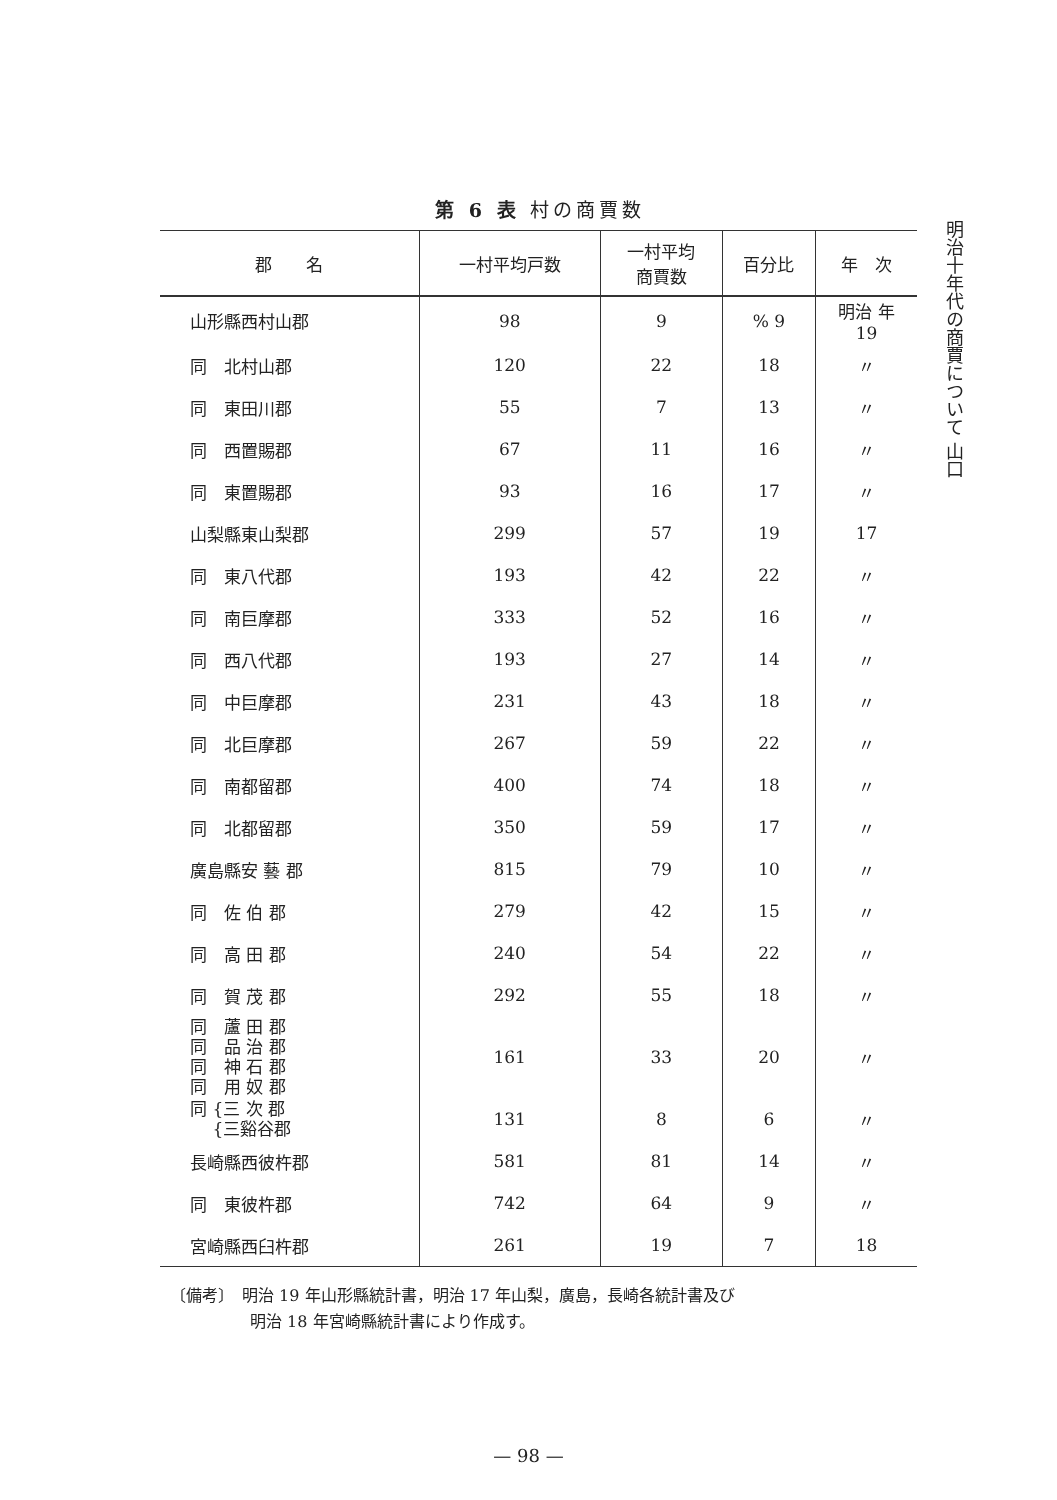第 6 表 村の商賈数
明治十年代の商賈について 山口
| 郡 名 | 一村平均戸数 | 一村平均 商賈数 | 百分比 | 年 次 |
| --- | --- | --- | --- | --- |
| 山形縣西村山郡 | 98 | 9 | % 9 | 明治 年 19 |
| 同 北村山郡 | 120 | 22 | 18 | 〃 |
| 同 東田川郡 | 55 | 7 | 13 | 〃 |
| 同 西置賜郡 | 67 | 11 | 16 | 〃 |
| 同 東置賜郡 | 93 | 16 | 17 | 〃 |
| 山梨縣東山梨郡 | 299 | 57 | 19 | 17 |
| 同 東八代郡 | 193 | 42 | 22 | 〃 |
| 同 南巨摩郡 | 333 | 52 | 16 | 〃 |
| 同 西八代郡 | 193 | 27 | 14 | 〃 |
| 同 中巨摩郡 | 231 | 43 | 18 | 〃 |
| 同 北巨摩郡 | 267 | 59 | 22 | 〃 |
| 同 南都留郡 | 400 | 74 | 18 | 〃 |
| 同 北都留郡 | 350 | 59 | 17 | 〃 |
| 廣島縣安 藝 郡 | 815 | 79 | 10 | 〃 |
| 同 佐 伯 郡 | 279 | 42 | 15 | 〃 |
| 同 高 田 郡 | 240 | 54 | 22 | 〃 |
| 同 賀 茂 郡 | 292 | 55 | 18 | 〃 |
| 同 蘆 田 郡 同 品 治 郡 同 神 石 郡 同 用 奴 郡 | 161 | 33 | 20 | 〃 |
| 同 {三 次 郡 {三谿谷郡 | 131 | 8 | 6 | 〃 |
| 長崎縣西彼杵郡 | 581 | 81 | 14 | 〃 |
| 同 東彼杵郡 | 742 | 64 | 9 | 〃 |
| 宮崎縣西臼杵郡 | 261 | 19 | 7 | 18 |
〔備考〕　明治 19 年山形縣統計書，明治 17 年山梨，廣島，長崎各統計書及び
　　　　　明治 18 年宮崎縣統計書により作成す。
— 98 —